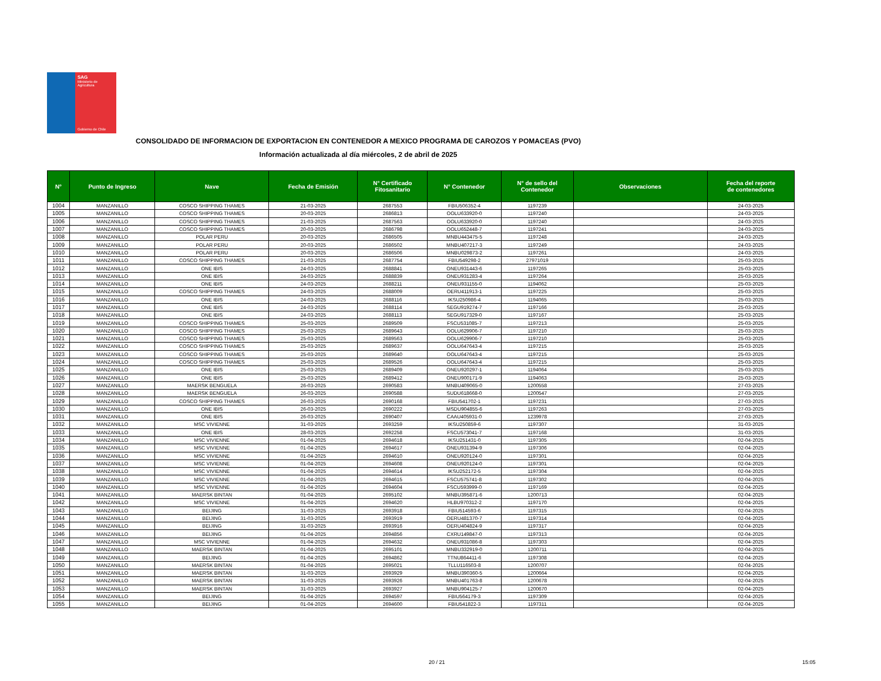SAG
Ministerio de
Agricultura
Gobierno de Chile
CONSOLIDADO DE INFORMACION DE EXPORTACION EN CONTENEDOR A MEXICO PROGRAMA DE CAROZOS Y POMACEAS (PVO)
Información actualizada al día miércoles, 2 de abril de 2025
| N° | Punto de Ingreso | Nave | Fecha de Emisión | N° Certificado Fitosanitario | N° Contenedor | N° de sello del Contenedor | Observaciones | Fecha del reporte de contenedores |
| --- | --- | --- | --- | --- | --- | --- | --- | --- |
| 1004 | MANZANILLO | COSCO SHIPPING THAMES | 21-03-2025 | 2687553 | FBIU506352-4 | 1197239 | | 24-03-2025 |
| 1005 | MANZANILLO | COSCO SHIPPING THAMES | 20-03-2025 | 2686813 | OOLU633920-0 | 1197240 | | 24-03-2025 |
| 1006 | MANZANILLO | COSCO SHIPPING THAMES | 21-03-2025 | 2687563 | OOLU633920-0 | 1197240 | | 24-03-2025 |
| 1007 | MANZANILLO | COSCO SHIPPING THAMES | 20-03-2025 | 2686798 | OOLU652448-7 | 1197241 | | 24-03-2025 |
| 1008 | MANZANILLO | POLAR PERU | 20-03-2025 | 2686505 | MNBU443475-5 | 1197248 | | 24-03-2025 |
| 1009 | MANZANILLO | POLAR PERU | 20-03-2025 | 2686502 | MNBU407217-3 | 1197249 | | 24-03-2025 |
| 1010 | MANZANILLO | POLAR PERU | 20-03-2025 | 2686506 | MNBU029873-2 | 1197261 | | 24-03-2025 |
| 1011 | MANZANILLO | COSCO SHIPPING THAMES | 21-03-2025 | 2687754 | FBIU549298-2 | 27971019 | | 25-03-2025 |
| 1012 | MANZANILLO | ONE IBIS | 24-03-2025 | 2688841 | ONEU931443-6 | 1197265 | | 25-03-2025 |
| 1013 | MANZANILLO | ONE IBIS | 24-03-2025 | 2688839 | ONEU931283-4 | 1197264 | | 25-03-2025 |
| 1014 | MANZANILLO | ONE IBIS | 24-03-2025 | 2688211 | ONEU931155-0 | 1194062 | | 25-03-2025 |
| 1015 | MANZANILLO | COSCO SHIPPING THAMES | 24-03-2025 | 2688009 | OERU411913-1 | 1197225 | | 25-03-2025 |
| 1016 | MANZANILLO | ONE IBIS | 24-03-2025 | 2688116 | IKSU250986-4 | 1194065 | | 25-03-2025 |
| 1017 | MANZANILLO | ONE IBIS | 24-03-2025 | 2688114 | SEGU919274-7 | 1197166 | | 25-03-2025 |
| 1018 | MANZANILLO | ONE IBIS | 24-03-2025 | 2688113 | SEGU917329-0 | 1197167 | | 25-03-2025 |
| 1019 | MANZANILLO | COSCO SHIPPING THAMES | 25-03-2025 | 2689509 | FSCU531085-7 | 1197213 | | 25-03-2025 |
| 1020 | MANZANILLO | COSCO SHIPPING THAMES | 25-03-2025 | 2689643 | OOLU629906-7 | 1197210 | | 25-03-2025 |
| 1021 | MANZANILLO | COSCO SHIPPING THAMES | 25-03-2025 | 2689563 | OOLU629906-7 | 1197210 | | 25-03-2025 |
| 1022 | MANZANILLO | COSCO SHIPPING THAMES | 25-03-2025 | 2689637 | OOLU647643-4 | 1197215 | | 25-03-2025 |
| 1023 | MANZANILLO | COSCO SHIPPING THAMES | 25-03-2025 | 2689640 | OOLU647643-4 | 1197215 | | 25-03-2025 |
| 1024 | MANZANILLO | COSCO SHIPPING THAMES | 25-03-2025 | 2689526 | OOLU647643-4 | 1197215 | | 25-03-2025 |
| 1025 | MANZANILLO | ONE IBIS | 25-03-2025 | 2689409 | ONEU920297-1 | 1194064 | | 25-03-2025 |
| 1026 | MANZANILLO | ONE IBIS | 25-03-2025 | 2689412 | ONEU900171-9 | 1194063 | | 25-03-2025 |
| 1027 | MANZANILLO | MAERSK BENGUELA | 26-03-2025 | 2690583 | MNBU409065-0 | 1200558 | | 27-03-2025 |
| 1028 | MANZANILLO | MAERSK BENGUELA | 26-03-2025 | 2690588 | SUDU618668-0 | 1200547 | | 27-03-2025 |
| 1029 | MANZANILLO | COSCO SHIPPING THAMES | 26-03-2025 | 2690168 | FBIU541702-1 | 1197231 | | 27-03-2025 |
| 1030 | MANZANILLO | ONE IBIS | 26-03-2025 | 2690222 | MSDU904855-6 | 1197263 | | 27-03-2025 |
| 1031 | MANZANILLO | ONE IBIS | 26-03-2025 | 2690407 | CAAU405931-0 | 1239978 | | 27-03-2025 |
| 1032 | MANZANILLO | MSC VIVIENNE | 31-03-2025 | 2693259 | IKSU250859-6 | 1197307 | | 31-03-2025 |
| 1033 | MANZANILLO | ONE IBIS | 28-03-2025 | 2692258 | FSCU573041-7 | 1197168 | | 31-03-2025 |
| 1034 | MANZANILLO | MSC VIVIENNE | 01-04-2025 | 2694618 | IKSU251431-0 | 1197305 | | 02-04-2025 |
| 1035 | MANZANILLO | MSC VIVIENNE | 01-04-2025 | 2694617 | ONEU931394-9 | 1197306 | | 02-04-2025 |
| 1036 | MANZANILLO | MSC VIVIENNE | 01-04-2025 | 2694610 | ONEU920124-0 | 1197301 | | 02-04-2025 |
| 1037 | MANZANILLO | MSC VIVIENNE | 01-04-2025 | 2694608 | ONEU920124-0 | 1197301 | | 02-04-2025 |
| 1038 | MANZANILLO | MSC VIVIENNE | 01-04-2025 | 2694614 | IKSU252172-5 | 1197304 | | 02-04-2025 |
| 1039 | MANZANILLO | MSC VIVIENNE | 01-04-2025 | 2694615 | FSCU575741-8 | 1197302 | | 02-04-2025 |
| 1040 | MANZANILLO | MSC VIVIENNE | 01-04-2025 | 2694604 | FSCU593999-0 | 1197169 | | 02-04-2025 |
| 1041 | MANZANILLO | MAERSK BINTAN | 01-04-2025 | 2695102 | MNBU395871-6 | 1200713 | | 02-04-2025 |
| 1042 | MANZANILLO | MSC VIVIENNE | 01-04-2025 | 2694620 | HLBU970312-2 | 1197170 | | 02-04-2025 |
| 1043 | MANZANILLO | BEIJING | 31-03-2025 | 2693918 | FBIU514593-6 | 1197315 | | 02-04-2025 |
| 1044 | MANZANILLO | BEIJING | 31-03-2025 | 2693919 | OERU481370-7 | 1197314 | | 02-04-2025 |
| 1045 | MANZANILLO | BEIJING | 31-03-2025 | 2693916 | OERU404824-9 | 1197317 | | 02-04-2025 |
| 1046 | MANZANILLO | BEIJING | 01-04-2025 | 2694856 | CXRU149847-0 | 1197313 | | 02-04-2025 |
| 1047 | MANZANILLO | MSC VIVIENNE | 01-04-2025 | 2694632 | ONEU931086-8 | 1197303 | | 02-04-2025 |
| 1048 | MANZANILLO | MAERSK BINTAN | 01-04-2025 | 2695101 | MNBU332919-0 | 1200711 | | 02-04-2025 |
| 1049 | MANZANILLO | BEIJING | 01-04-2025 | 2694862 | TTNU864411-6 | 1197308 | | 02-04-2025 |
| 1050 | MANZANILLO | MAERSK BINTAN | 01-04-2025 | 2695021 | TLLU116503-8 | 1200707 | | 02-04-2025 |
| 1051 | MANZANILLO | MAERSK BINTAN | 31-03-2025 | 2693929 | MNBU390360-5 | 1200664 | | 02-04-2025 |
| 1052 | MANZANILLO | MAERSK BINTAN | 31-03-2025 | 2693926 | MNBU401763-8 | 1200678 | | 02-04-2025 |
| 1053 | MANZANILLO | MAERSK BINTAN | 31-03-2025 | 2693927 | MNBU904125-7 | 1200670 | | 02-04-2025 |
| 1054 | MANZANILLO | BEIJING | 01-04-2025 | 2694597 | FBIU564179-3 | 1197309 | | 02-04-2025 |
| 1055 | MANZANILLO | BEIJING | 01-04-2025 | 2694600 | FBIU541822-3 | 1197311 | | 02-04-2025 |
20 / 21 15:05